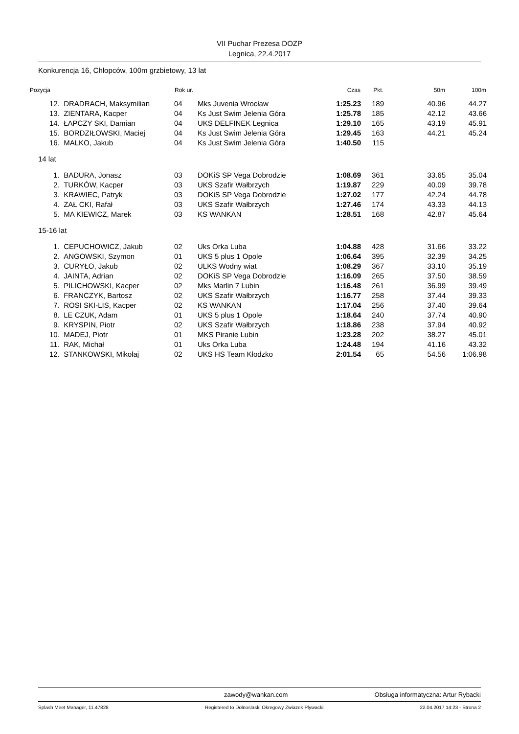VII Puchar Prezesa DOZP
Legnica, 22.4.2017
Konkurencja 16, Chłopców, 100m grzbietowy, 13 lat
| Pozycja | | Rok ur. | | Czas | Pkt. | 50m | 100m |
| --- | --- | --- | --- | --- | --- | --- | --- |
| 12. | DRADRACH, Maksymilian | 04 | Mks Juvenia Wrocław | 1:25.23 | 189 | 40.96 | 44.27 |
| 13. | ZIENTARA, Kacper | 04 | Ks Just Swim Jelenia Góra | 1:25.78 | 185 | 42.12 | 43.66 |
| 14. | ŁAPCZY SKI, Damian | 04 | UKS DELFINEK Legnica | 1:29.10 | 165 | 43.19 | 45.91 |
| 15. | BORDZIŁOWSKI, Maciej | 04 | Ks Just Swim Jelenia Góra | 1:29.45 | 163 | 44.21 | 45.24 |
| 16. | MALKO, Jakub | 04 | Ks Just Swim Jelenia Góra | 1:40.50 | 115 | | |
| 14 lat | | | | | | | |
| 1. | BADURA, Jonasz | 03 | DOKiS SP Vega Dobrodzie | 1:08.69 | 361 | 33.65 | 35.04 |
| 2. | TURKÓW, Kacper | 03 | UKS Szafir Wałbrzych | 1:19.87 | 229 | 40.09 | 39.78 |
| 3. | KRAWIEC, Patryk | 03 | DOKiS SP Vega Dobrodzie | 1:27.02 | 177 | 42.24 | 44.78 |
| 4. | ZAŁ CKI, Rafał | 03 | UKS Szafir Wałbrzych | 1:27.46 | 174 | 43.33 | 44.13 |
| 5. | MA KIEWICZ, Marek | 03 | KS WANKAN | 1:28.51 | 168 | 42.87 | 45.64 |
| 15-16 lat | | | | | | | |
| 1. | CEPUCHOWICZ, Jakub | 02 | Uks Orka Luba | 1:04.88 | 428 | 31.66 | 33.22 |
| 2. | ANGOWSKI, Szymon | 01 | UKS 5 plus 1 Opole | 1:06.64 | 395 | 32.39 | 34.25 |
| 3. | CURYŁO, Jakub | 02 | ULKS Wodny wiat | 1:08.29 | 367 | 33.10 | 35.19 |
| 4. | JAINTA, Adrian | 02 | DOKiS SP Vega Dobrodzie | 1:16.09 | 265 | 37.50 | 38.59 |
| 5. | PILICHOWSKI, Kacper | 02 | Mks Marlin 7 Lubin | 1:16.48 | 261 | 36.99 | 39.49 |
| 6. | FRANCZYK, Bartosz | 02 | UKS Szafir Wałbrzych | 1:16.77 | 258 | 37.44 | 39.33 |
| 7. | ROSI SKI-LIS, Kacper | 02 | KS WANKAN | 1:17.04 | 256 | 37.40 | 39.64 |
| 8. | LE CZUK, Adam | 01 | UKS 5 plus 1 Opole | 1:18.64 | 240 | 37.74 | 40.90 |
| 9. | KRYSPIN, Piotr | 02 | UKS Szafir Wałbrzych | 1:18.86 | 238 | 37.94 | 40.92 |
| 10. | MADEJ, Piotr | 01 | MKS Piranie Lubin | 1:23.28 | 202 | 38.27 | 45.01 |
| 11. | RAK, Michał | 01 | Uks Orka Luba | 1:24.48 | 194 | 41.16 | 43.32 |
| 12. | STANKOWSKI, Mikołaj | 02 | UKS HS Team Kłodzko | 2:01.54 | 65 | 54.56 | 1:06.98 |
zawody@wankan.com Obsługa informatyczna: Artur Rybacki
Splash Meet Manager, 11.47828 Registered to Dolnoslaski Okregowy Zwiazek Plywacki 22.04.2017 14:23 - Strona 2